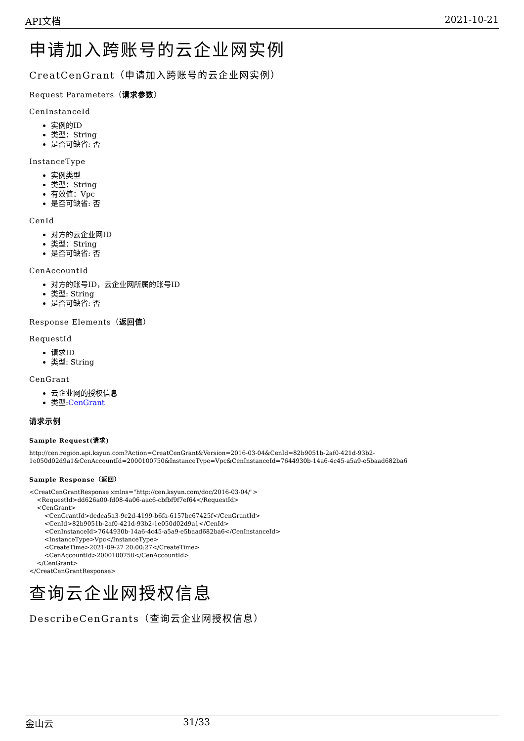API文档 2021-10-21
申请加入跨账号的云企业网实例
CreatCenGrant（申请加入跨账号的云企业网实例）
Request Parameters（请求参数）
CenInstanceId
实例的ID
类型：String
是否可缺省: 否
InstanceType
实例类型
类型：String
有效值：Vpc
是否可缺省: 否
CenId
对方的云企业网ID
类型：String
是否可缺省: 否
CenAccountId
对方的账号ID，云企业网所属的账号ID
类型: String
是否可缺省: 否
Response Elements（返回值）
RequestId
请求ID
类型: String
CenGrant
云企业网的授权信息
类型:CenGrant
请求示例
Sample Request(请求)
http://cen.region.api.ksyun.com?Action=CreatCenGrant&Version=2016-03-04&CenId=82b9051b-2af0-421d-93b2-1e050d02d9a1&CenAccountId=2000100750&InstanceType=Vpc&CenInstanceId=7644930b-14a6-4c45-a5a9-e5baad682ba6
Sample Response（返回）
<CreatCenGrantResponse xmlns="http://cen.ksyun.com/doc/2016-03-04/">
    <RequestId>dd626a00-fd08-4a06-aac6-cbfbf9f7ef64</RequestId>
    <CenGrant>
        <CenGrantId>dedca5a3-9c2d-4199-b6fa-6157bc67425f</CenGrantId>
        <CenId>82b9051b-2af0-421d-93b2-1e050d02d9a1</CenId>
        <CenInstanceId>7644930b-14a6-4c45-a5a9-e5baad682ba6</CenInstanceId>
        <InstanceType>Vpc</InstanceType>
        <CreateTime>2021-09-27 20:00:27</CreateTime>
        <CenAccountId>2000100750</CenAccountId>
    </CenGrant>
</CreatCenGrantResponse>
查询云企业网授权信息
DescribeCenGrants（查询云企业网授权信息）
金山云 31/33